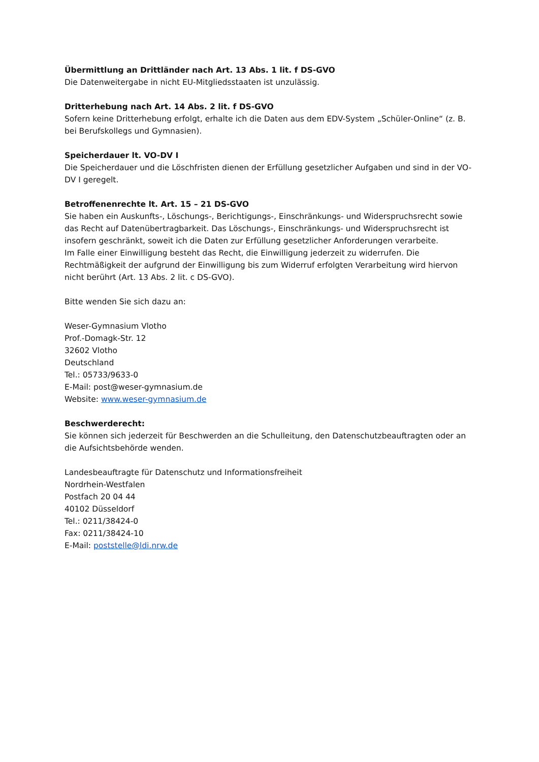Übermittlung an Drittländer nach Art. 13 Abs. 1 lit. f DS-GVO
Die Datenweitergabe in nicht EU-Mitgliedsstaaten ist unzulässig.
Dritterhebung nach Art. 14 Abs. 2 lit. f DS-GVO
Sofern keine Dritterhebung erfolgt, erhalte ich die Daten aus dem EDV-System „Schüler-Online“ (z. B. bei Berufskollegs und Gymnasien).
Speicherdauer lt. VO-DV I
Die Speicherdauer und die Löschfristen dienen der Erfüllung gesetzlicher Aufgaben und sind in der VO-DV I geregelt.
Betroffenenrechte lt. Art. 15 – 21 DS-GVO
Sie haben ein Auskunfts-, Löschungs-, Berichtigungs-, Einschränkungs- und Widerspruchsrecht sowie das Recht auf Datenübertragbarkeit. Das Löschungs-, Einschränkungs- und Widerspruchsrecht ist insofern geschränkt, soweit ich die Daten zur Erfüllung gesetzlicher Anforderungen verarbeite.
Im Falle einer Einwilligung besteht das Recht, die Einwilligung jederzeit zu widerrufen. Die Rechtmäßigkeit der aufgrund der Einwilligung bis zum Widerruf erfolgten Verarbeitung wird hiervon nicht berührt (Art. 13 Abs. 2 lit. c DS-GVO).
Bitte wenden Sie sich dazu an:
Weser-Gymnasium Vlotho
Prof.-Domagk-Str. 12
32602 Vlotho
Deutschland
Tel.: 05733/9633-0
E-Mail: post@weser-gymnasium.de
Website: www.weser-gymnasium.de
Beschwerderecht:
Sie können sich jederzeit für Beschwerden an die Schulleitung, den Datenschutzbeauftragten oder an die Aufsichtsbehörde wenden.
Landesbeauftragte für Datenschutz und Informationsfreiheit
Nordrhein-Westfalen
Postfach 20 04 44
40102 Düsseldorf
Tel.: 0211/38424-0
Fax: 0211/38424-10
E-Mail: poststelle@ldi.nrw.de